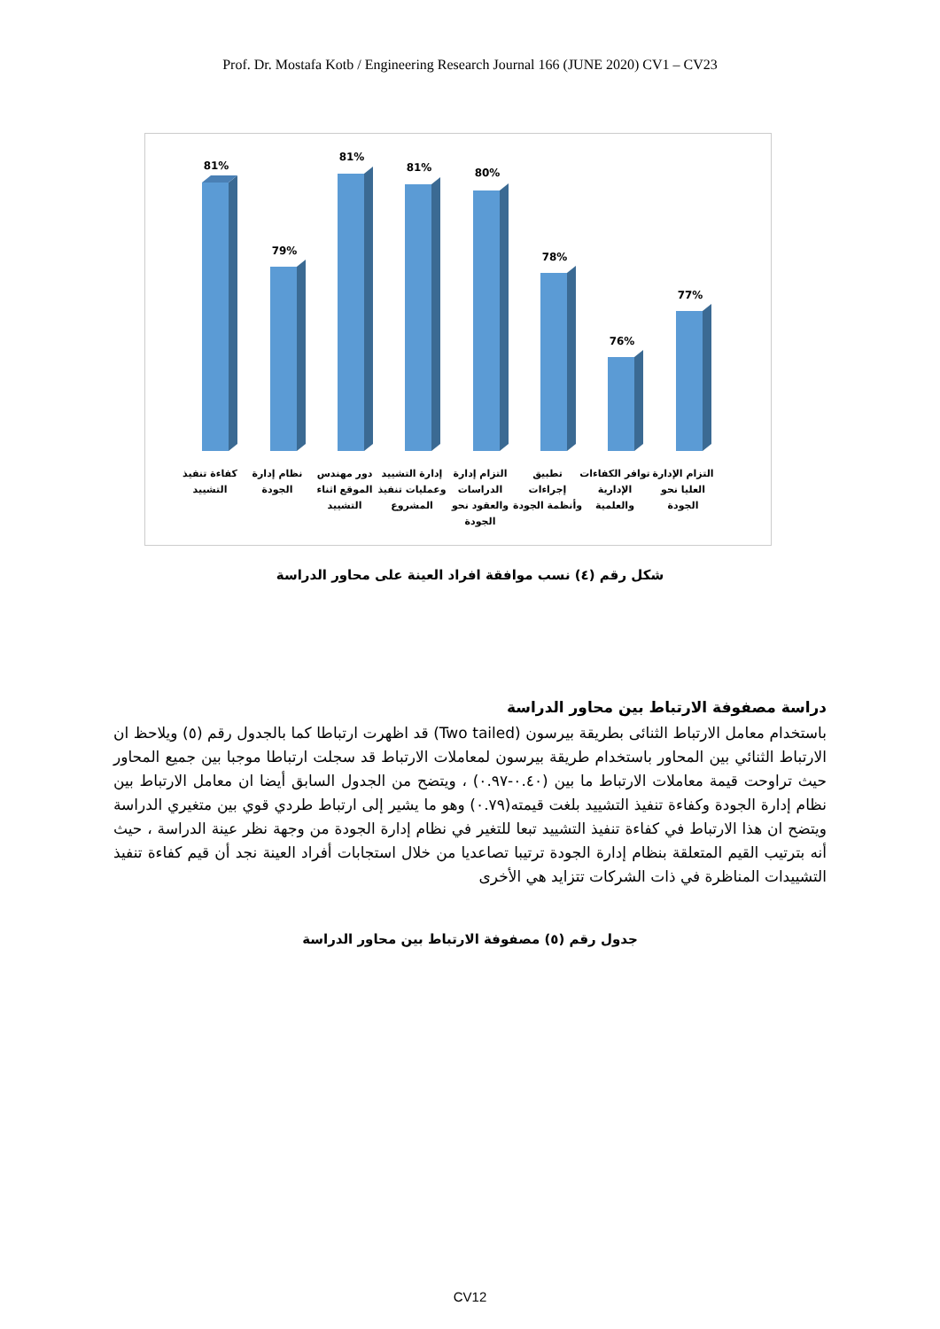Prof. Dr. Mostafa Kotb / Engineering Research Journal 166 (JUNE 2020) CV1 – CV23
81%
79%
81%
81%
80%
78%
76%
77%
كفاءة تنفيذ
التشييد
نظام إدارة
الجودة
دور مهندس
الموقع اثناء
التشييد
إدارة التشييد
وعمليات تنفيذ
المشروع
التزام إدارة
الدراسات
والعقود نحو
الجودة
تطبيق
إجراءات
وأنظمة الجودة
توافر الكفاءات
الإدارية
والعلمية
التزام الإدارة
العليا نحو
الجودة
شكل رقم (٤) نسب موافقة افراد العينة على محاور الدراسة
دراسة مصفوفة الارتباط بين محاور الدراسة
باستخدام معامل الارتباط الثنائى بطريقة بيرسون (Two tailed) قد اظهرت ارتباطا كما بالجدول رقم (٥) ويلاحظ ان الارتباط الثنائي بين المحاور باستخدام طريقة بيرسون لمعاملات الارتباط قد سجلت ارتباطا موجبا بين جميع المحاور حيث تراوحت قيمة معاملات الارتباط ما بين (٠.٤٠-٠.٩٧) ، ويتضح من الجدول السابق أيضا ان معامل الارتباط بين نظام إدارة الجودة وكفاءة تنفيذ التشييد بلغت قيمته(٠.٧٩) وهو ما يشير إلى ارتباط طردي قوي بين متغيري الدراسة ويتضح ان هذا الارتباط في كفاءة تنفيذ التشييد تبعا للتغير في نظام إدارة الجودة من وجهة نظر عينة الدراسة ، حيث أنه بترتيب القيم المتعلقة بنظام إدارة الجودة ترتيبا تصاعديا من خلال استجابات أفراد العينة نجد أن قيم كفاءة تنفيذ التشييدات المناظرة في ذات الشركات تتزايد هي الأخرى
جدول رقم (٥) مصفوفة الارتباط بين محاور الدراسة
CV12